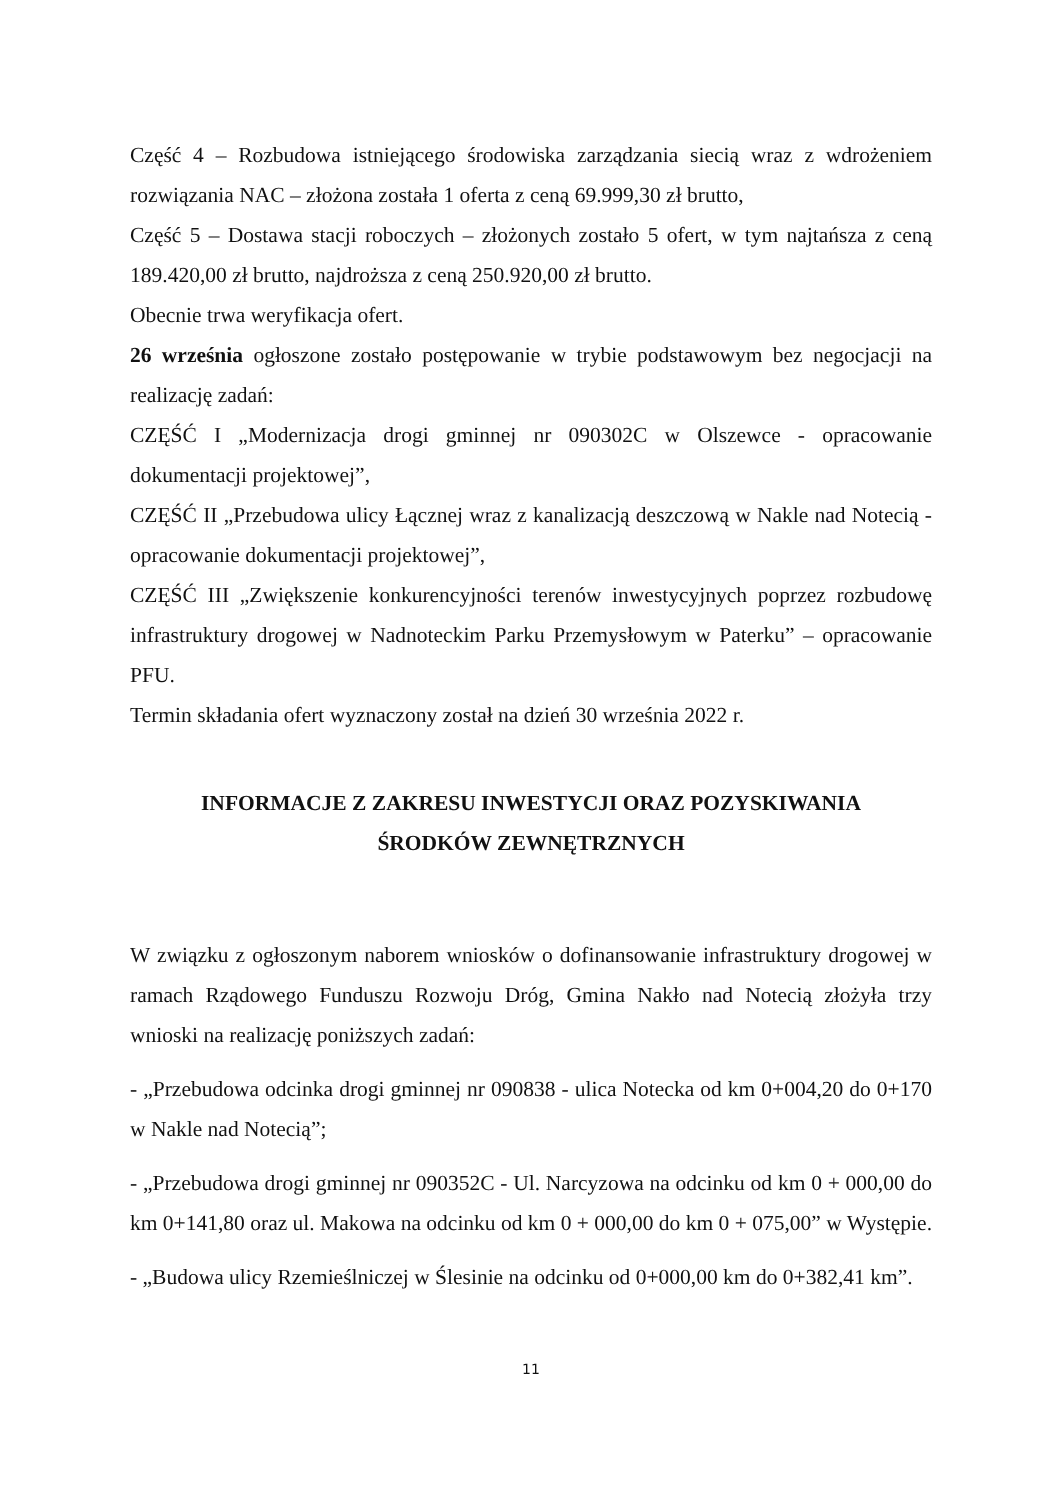Część 4 – Rozbudowa istniejącego środowiska zarządzania siecią wraz z wdrożeniem rozwiązania NAC – złożona została 1 oferta z ceną 69.999,30 zł brutto,
Część 5 – Dostawa stacji roboczych – złożonych zostało 5 ofert, w tym najtańsza z ceną 189.420,00 zł brutto, najdroższa z ceną 250.920,00 zł brutto.
Obecnie trwa weryfikacja ofert.
26 września ogłoszone zostało postępowanie w trybie podstawowym bez negocjacji na realizację zadań:
CZĘŚĆ I „Modernizacja drogi gminnej nr 090302C w Olszewce - opracowanie dokumentacji projektowej”,
CZĘŚĆ II „Przebudowa ulicy Łącznej wraz z kanalizacją deszczową w Nakle nad Notecią - opracowanie dokumentacji projektowej”,
CZĘŚĆ III „Zwiększenie konkurencyjności terenów inwestycyjnych poprzez rozbudowę infrastruktury drogowej w Nadnoteckim Parku Przemysłowym w Paterku” – opracowanie PFU.
Termin składania ofert wyznaczony został na dzień 30 września 2022 r.
INFORMACJE Z ZAKRESU INWESTYCJI ORAZ POZYSKIWANIA
ŚRODKÓW ZEWNĘTRZNYCH
W związku z ogłoszonym naborem wniosków o dofinansowanie infrastruktury drogowej w ramach Rządowego Funduszu Rozwoju Dróg, Gmina Nakło nad Notecią złożyła trzy wnioski na realizację poniższych zadań:
- „Przebudowa odcinka drogi gminnej nr 090838 - ulica Notecka od km 0+004,20 do 0+170 w Nakle nad Notecią”;
- „Przebudowa drogi gminnej nr 090352C - Ul. Narcyzowa na odcinku od km 0 + 000,00 do km 0+141,80 oraz ul. Makowa na odcinku od km 0 + 000,00 do km 0 + 075,00” w Występie.
- „Budowa ulicy Rzemieślniczej w Ślesinie na odcinku od 0+000,00 km do 0+382,41 km”.
11